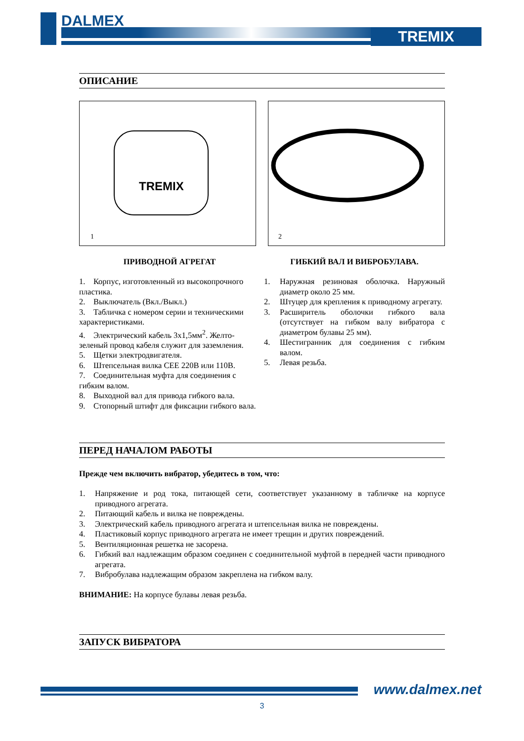DALMEX
TREMIX
ОПИСАНИЕ
TREMIX
1
2
ПРИВОДНОЙ АГРЕГАТ
1. Корпус, изготовленный из высокопрочного пластика.
2. Выключатель (Вкл./Выкл.)
3. Табличка с номером серии и техническими характеристиками.
4. Электрический кабель 3х1,5мм<sup>2</sup>. Желто-зеленый провод кабеля служит для заземления.
5. Щетки электродвигателя.
6. Штепсельная вилка СЕЕ 220В или 110В.
7. Соединительная муфта для соединения с гибким валом.
8. Выходной вал для привода гибкого вала.
9. Стопорный штифт для фиксации гибкого вала.
ГИБКИЙ ВАЛ И ВИБРОБУЛАВА.
1. Наружная резиновая оболочка. Наружный диаметр около 25 мм.
2. Штуцер для крепления к приводному агрегату.
3. Расширитель оболочки гибкого вала (отсутствует на гибком валу вибратора с диаметром булавы 25 мм).
4. Шестигранник для соединения с гибким валом.
5. Левая резьба.
ПЕРЕД НАЧАЛОМ РАБОТЫ
Прежде чем включить вибратор, убедитесь в том, что:
1. Напряжение и род тока, питающей сети, соответствует указанному в табличке на корпусе приводного агрегата.
2. Питающий кабель и вилка не повреждены.
3. Электрический кабель приводного агрегата и штепсельная вилка не повреждены.
4. Пластиковый корпус приводного агрегата не имеет трещин и других повреждений.
5. Вентиляционная решетка не засорена.
6. Гибкий вал надлежащим образом соединен с соединительной муфтой в передней части приводного агрегата.
7. Вибробулава надлежащим образом закреплена на гибком валу.
ВНИМАНИЕ: На корпусе булавы левая резьба.
ЗАПУСК ВИБРАТОРА
www.dalmex.net
3